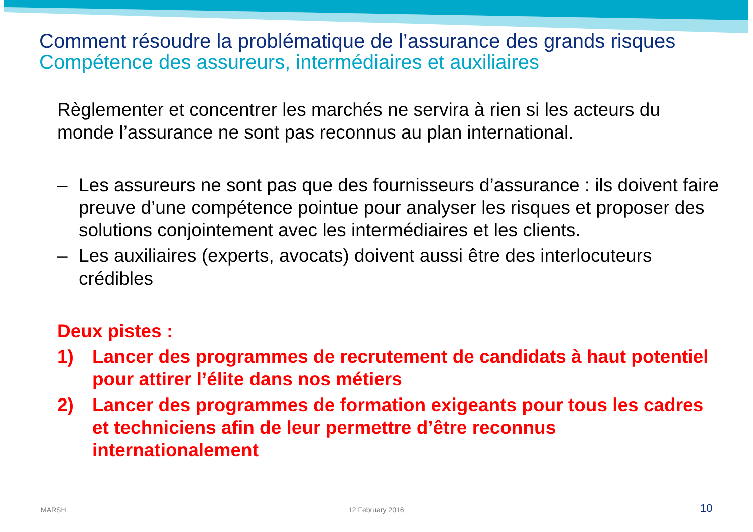Comment résoudre la problématique de l’assurance des grands risques
Compétence des assureurs, intermédiaires et auxiliaires
Règlementer et concentrer les marchés ne servira à rien si les acteurs du monde l’assurance ne sont pas reconnus au plan international.
– Les assureurs ne sont pas que des fournisseurs d’assurance : ils doivent faire preuve d’une compétence pointue pour analyser les risques et proposer des solutions conjointement avec les intermédiaires et les clients.
– Les auxiliaires (experts, avocats) doivent aussi être des interlocuteurs crédibles
Deux pistes :
1) Lancer des programmes de recrutement de candidats à haut potentiel pour attirer l’élite dans nos métiers
2) Lancer des programmes de formation exigeants pour tous les cadres et techniciens afin de leur permettre d’être reconnus internationalement
MARSH 12 February 2016 10